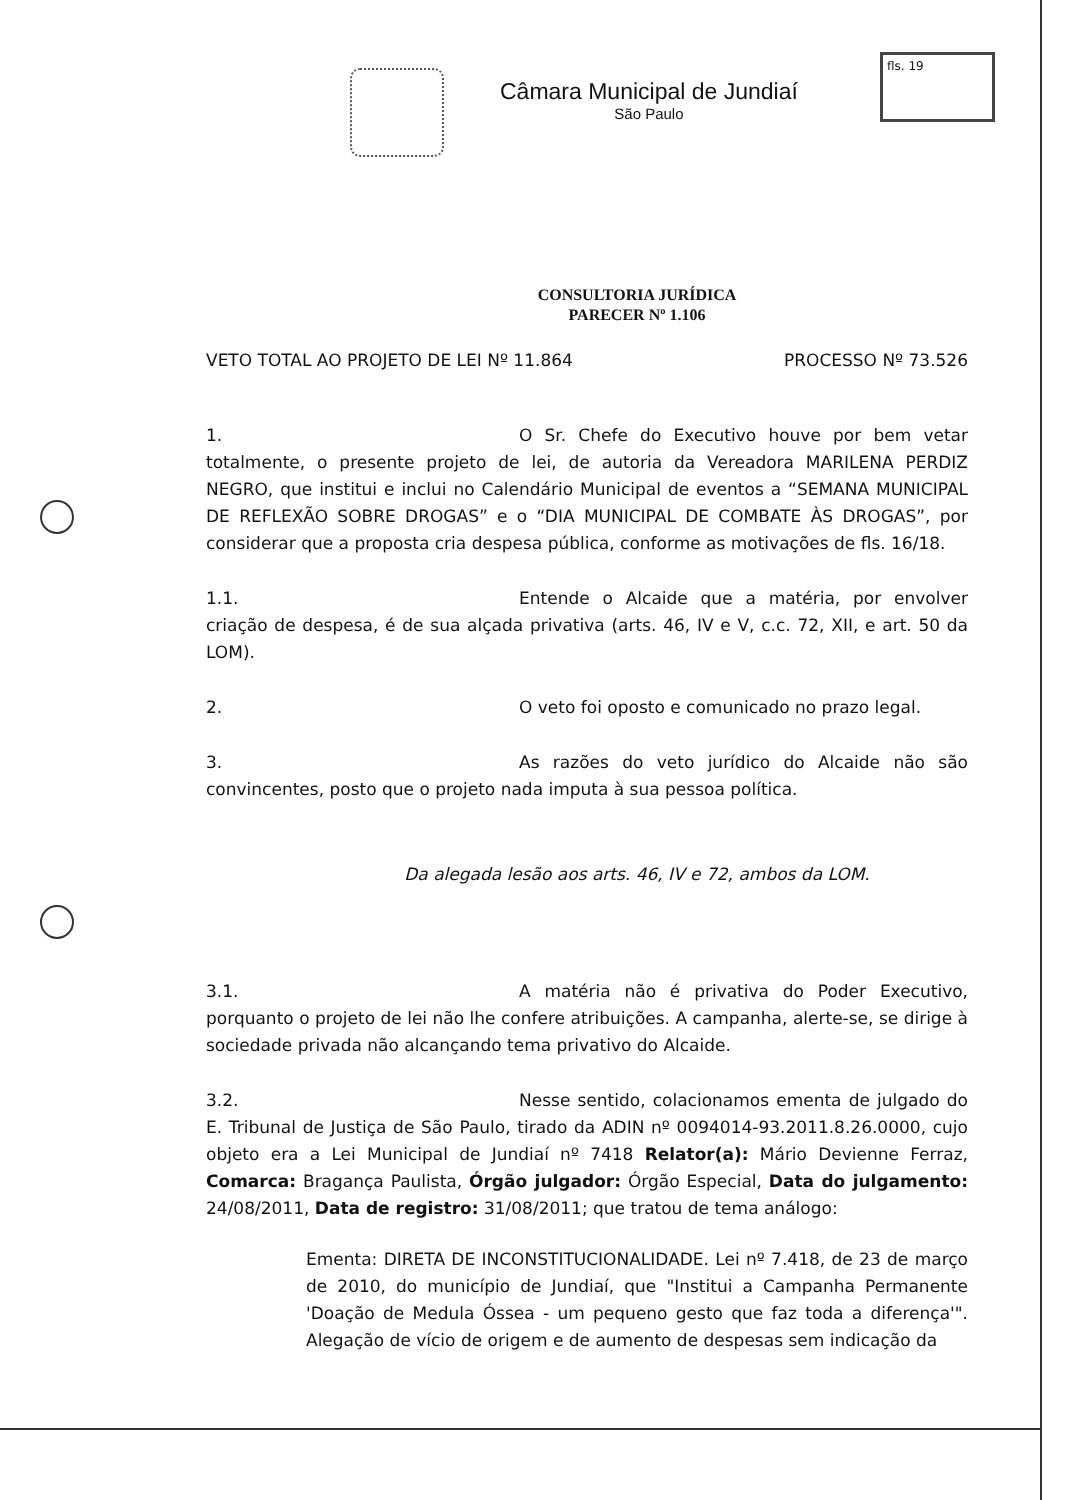Câmara Municipal de Jundiaí
São Paulo
fls. 19
CONSULTORIA JURÍDICA
PARECER Nº 1.106
VETO TOTAL AO PROJETO DE LEI Nº 11.864 PROCESSO Nº 73.526
1. O Sr. Chefe do Executivo houve por bem vetar totalmente, o presente projeto de lei, de autoria da Vereadora MARILENA PERDIZ NEGRO, que institui e inclui no Calendário Municipal de eventos a “SEMANA MUNICIPAL DE REFLEXÃO SOBRE DROGAS” e o “DIA MUNICIPAL DE COMBATE ÀS DROGAS”, por considerar que a proposta cria despesa pública, conforme as motivações de fls. 16/18.
1.1. Entende o Alcaide que a matéria, por envolver criação de despesa, é de sua alçada privativa (arts. 46, IV e V, c.c. 72, XII, e art. 50 da LOM).
2. O veto foi oposto e comunicado no prazo legal.
3. As razões do veto jurídico do Alcaide não são convincentes, posto que o projeto nada imputa à sua pessoa política.
Da alegada lesão aos arts. 46, IV e 72, ambos da LOM.
3.1. A matéria não é privativa do Poder Executivo, porquanto o projeto de lei não lhe confere atribuições. A campanha, alerte-se, se dirige à sociedade privada não alcançando tema privativo do Alcaide.
3.2. Nesse sentido, colacionamos ementa de julgado do E. Tribunal de Justiça de São Paulo, tirado da ADIN nº 0094014-93.2011.8.26.0000, cujo objeto era a Lei Municipal de Jundiaí nº 7418 Relator(a): Mário Devienne Ferraz, Comarca: Bragança Paulista, Órgão julgador: Órgão Especial, Data do julgamento: 24/08/2011, Data de registro: 31/08/2011; que tratou de tema análogo:
Ementa: DIRETA DE INCONSTITUCIONALIDADE. Lei nº 7.418, de 23 de março de 2010, do município de Jundiaí, que "Institui a Campanha Permanente 'Doação de Medula Óssea - um pequeno gesto que faz toda a diferença'". Alegação de vício de origem e de aumento de despesas sem indicação da